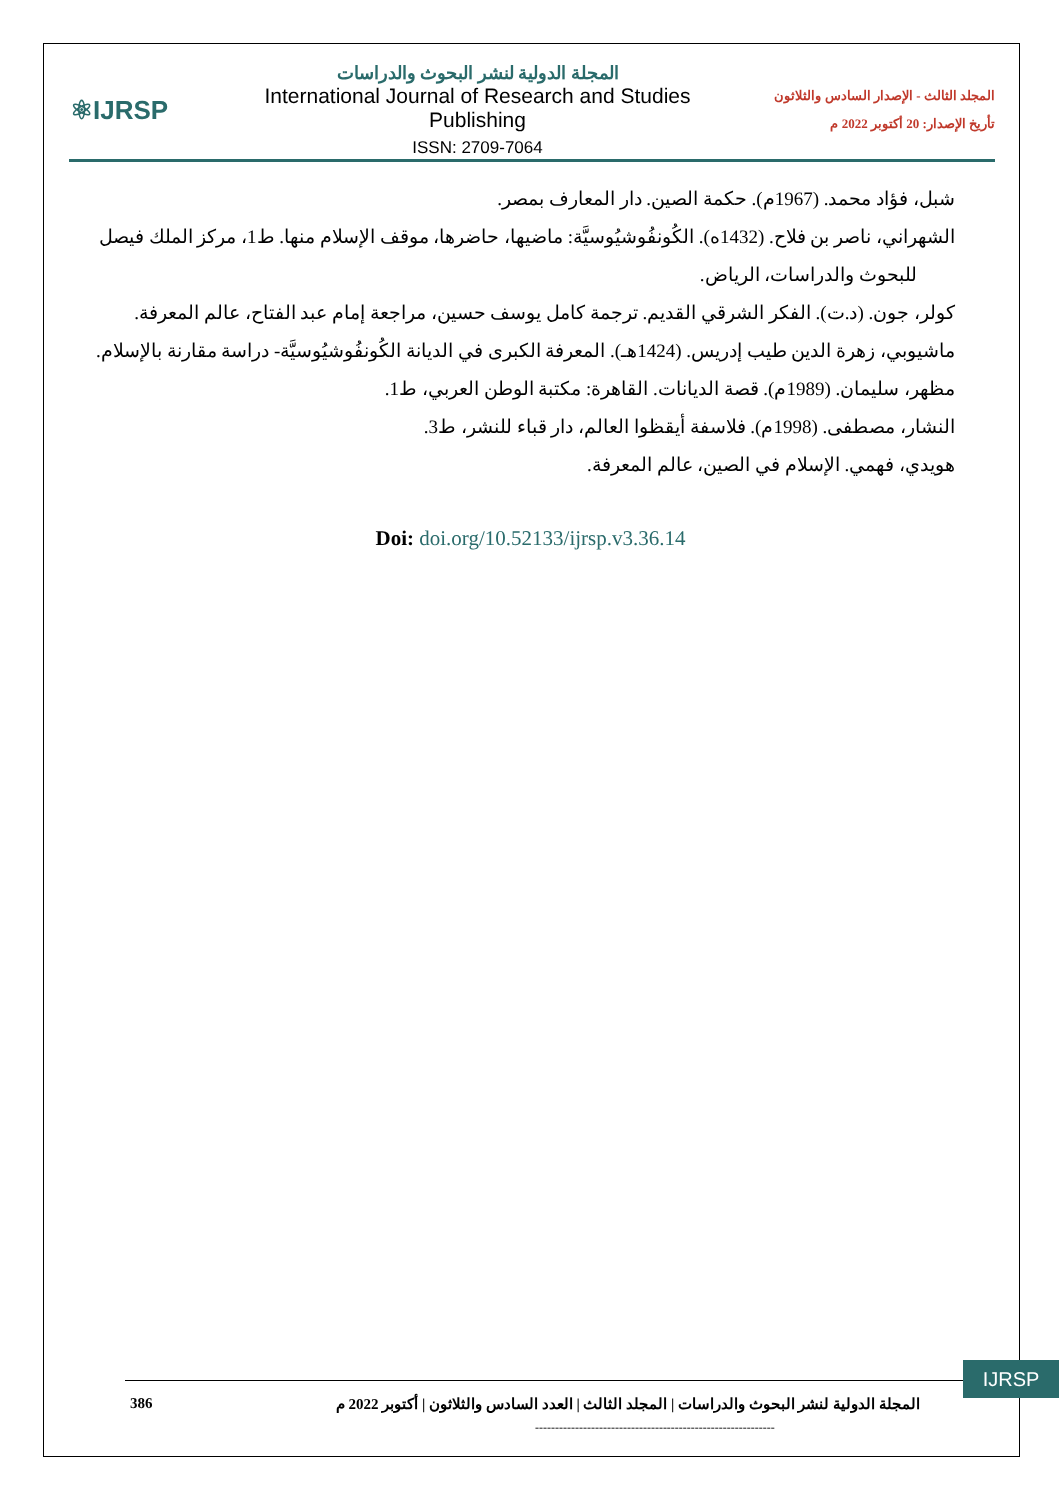⚛IJRSP
المجلة الدولية لنشر البحوث والدراسات
International Journal of Research and Studies Publishing
ISSN: 2709-7064
المجلد الثالث - الإصدار السادس والثلاثون
تأريخ الإصدار: 20 أكتوبر 2022 م
شبل، فؤاد محمد. (1967م). حكمة الصين. دار المعارف بمصر.
الشهراني، ناصر بن فلاح. (1432ه). الكُونفُوشيُوسيَّة: ماضيها، حاضرها، موقف الإسلام منها. ط1، مركز الملك فيصل
للبحوث والدراسات، الرياض.
كولر، جون. (د.ت). الفكر الشرقي القديم. ترجمة كامل يوسف حسين، مراجعة إمام عبد الفتاح، عالم المعرفة.
ماشيوبي، زهرة الدين طيب إدريس. (1424هـ). المعرفة الكبرى في الديانة الكُونفُوشيُوسيَّة- دراسة مقارنة بالإسلام.
مظهر، سليمان. (1989م). قصة الديانات. القاهرة: مكتبة الوطن العربي، ط1.
النشار، مصطفى. (1998م). فلاسفة أيقظوا العالم، دار قباء للنشر، ط3.
هويدي، فهمي. الإسلام في الصين، عالم المعرفة.
Doi: doi.org/10.52133/ijrsp.v3.36.14
IJRSP
386 المجلة الدولية لنشر البحوث والدراسات | المجلد الثالث | العدد السادس والثلاثون | أكتوبر 2022 م
------------------------------------------------------------